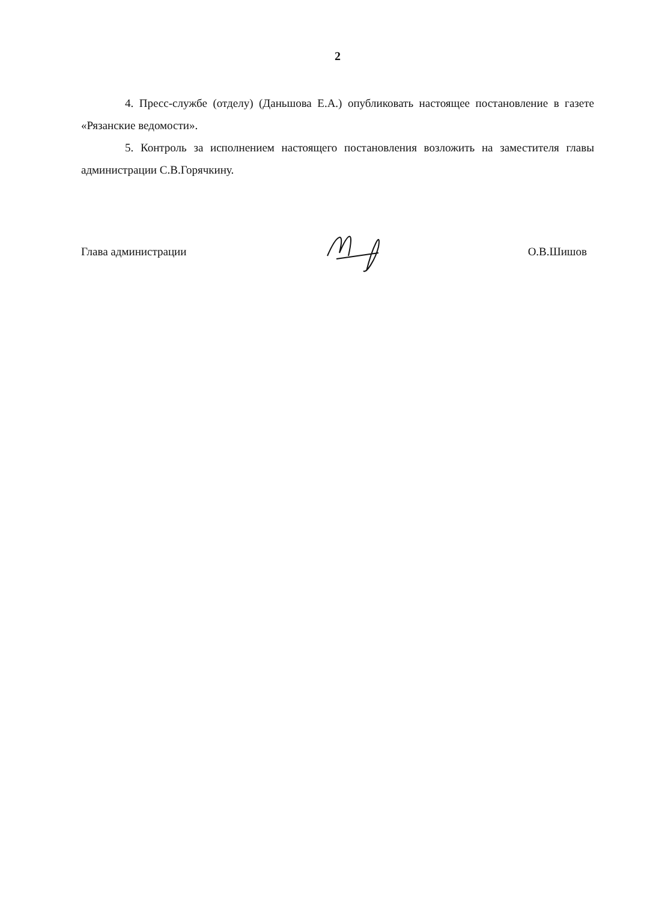2
4. Пресс-службе (отделу) (Даньшова Е.А.) опубликовать настоящее постановление в газете «Рязанские ведомости».
5. Контроль за исполнением настоящего постановления возложить на заместителя главы администрации С.В.Горячкину.
Глава администрации О.В.Шишов